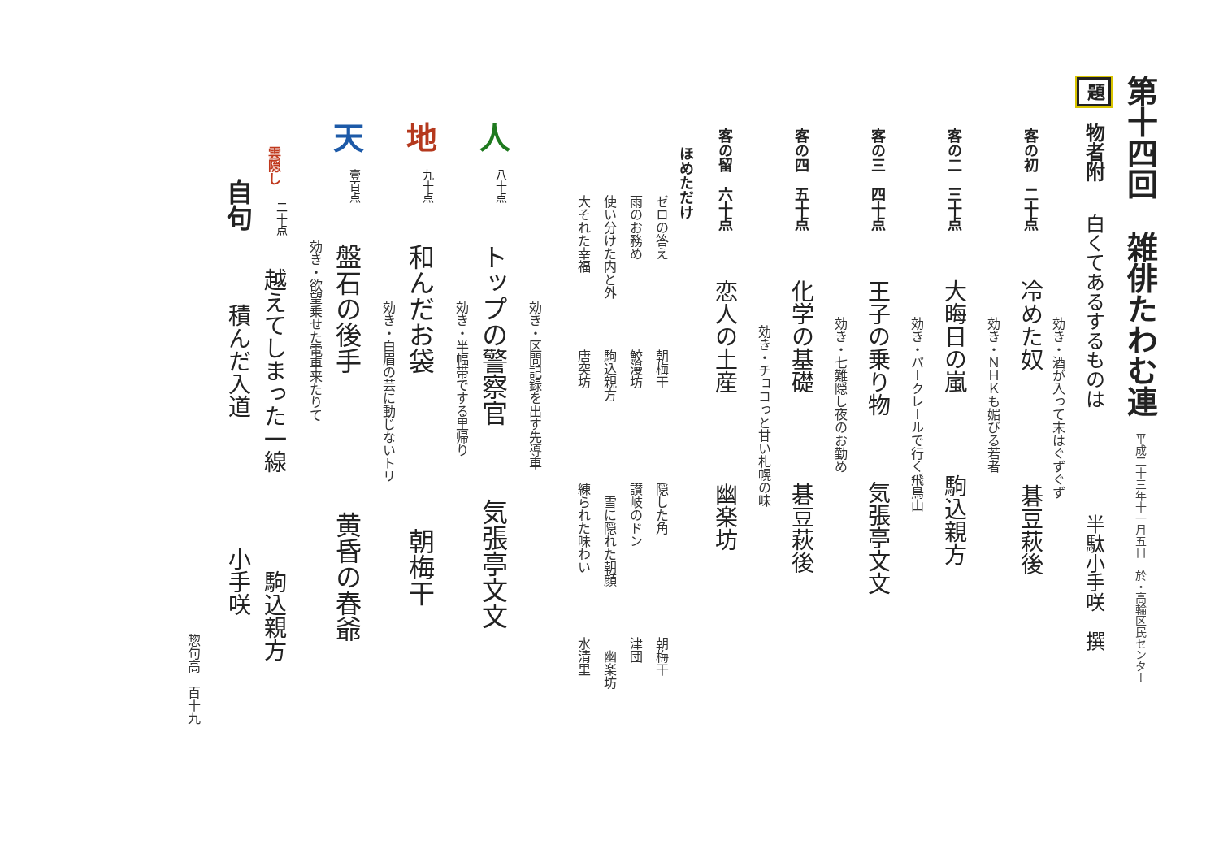第十四回 雑俳たわむ連 平成二十三年十一月五日　於・高輪区民センター
題物者附 白くてあるするものは 半駄小手咲　撰
効き・酒が入って末はぐずぐず
客の初　二十点 冷めた奴 碁豆萩後
効き・ＮＨＫも媚びる若者
客の二　三十点 大晦日の嵐 駒込親方
効き・パークレールで行く飛鳥山
客の三　四十点 王子の乗り物 気張亭文文
効き・七難隠し夜のお勤め
客の四　五十点 化学の基礎 碁豆萩後
効き・チョコっと甘い札幌の味
客の留　六十点 恋人の土産 幽楽坊
ほめただけ
ゼロの答え　朝梅干　隠した角　朝梅干
雨のお務め　鮫漫坊　讃岐のドン　津団
使い分けた内と外　駒込親方　雪に隠れた朝顔　幽楽坊
大それた幸福　唐突坊　練られた味わい　水清里
効き・区間記録を出す先導車
人八十点 トップの警察官 気張亭文文
効き・半幅帯でする里帰り
地九十点 和んだお袋 朝梅干
効き・白眉の芸に動じないトリ
天壹百点 盤石の後手 黄昏の春爺
効き・欲望乗せた電車来たりて
雲隠し 二十点 越えてしまった一線 駒込親方
自句 積んだ入道 小手咲
惣句高　百十九